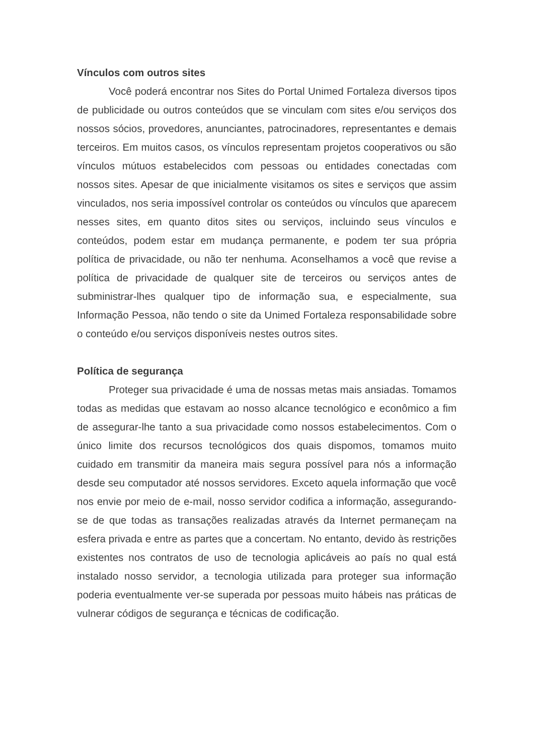Vínculos com outros sites
Você poderá encontrar nos Sites do Portal Unimed Fortaleza diversos tipos de publicidade ou outros conteúdos que se vinculam com sites e/ou serviços dos nossos sócios, provedores, anunciantes, patrocinadores, representantes e demais terceiros. Em muitos casos, os vínculos representam projetos cooperativos ou são vínculos mútuos estabelecidos com pessoas ou entidades conectadas com nossos sites. Apesar de que inicialmente visitamos os sites e serviços que assim vinculados, nos seria impossível controlar os conteúdos ou vínculos que aparecem nesses sites, em quanto ditos sites ou serviços, incluindo seus vínculos e conteúdos, podem estar em mudança permanente, e podem ter sua própria política de privacidade, ou não ter nenhuma. Aconselhamos a você que revise a política de privacidade de qualquer site de terceiros ou serviços antes de subministrar-lhes qualquer tipo de informação sua, e especialmente, sua Informação Pessoa, não tendo o site da Unimed Fortaleza responsabilidade sobre o conteúdo e/ou serviços disponíveis nestes outros sites.
Política de segurança
Proteger sua privacidade é uma de nossas metas mais ansiadas. Tomamos todas as medidas que estavam ao nosso alcance tecnológico e econômico a fim de assegurar-lhe tanto a sua privacidade como nossos estabelecimentos. Com o único limite dos recursos tecnológicos dos quais dispomos, tomamos muito cuidado em transmitir da maneira mais segura possível para nós a informação desde seu computador até nossos servidores. Exceto aquela informação que você nos envie por meio de e-mail, nosso servidor codifica a informação, assegurando-se de que todas as transações realizadas através da Internet permaneçam na esfera privada e entre as partes que a concertam. No entanto, devido às restrições existentes nos contratos de uso de tecnologia aplicáveis ao país no qual está instalado nosso servidor, a tecnologia utilizada para proteger sua informação poderia eventualmente ver-se superada por pessoas muito hábeis nas práticas de vulnerar códigos de segurança e técnicas de codificação.